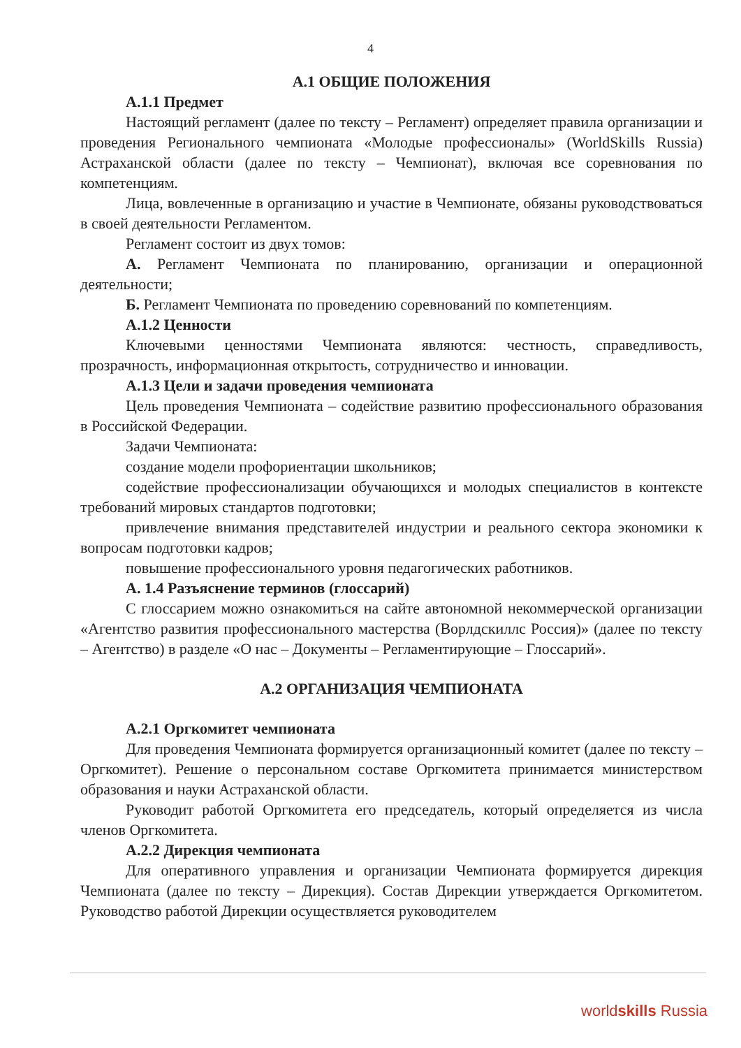4
А.1 ОБЩИЕ ПОЛОЖЕНИЯ
А.1.1 Предмет
Настоящий регламент (далее по тексту – Регламент) определяет правила организации и проведения Регионального чемпионата «Молодые профессионалы» (WorldSkills Russia) Астраханской области (далее по тексту – Чемпионат), включая все соревнования по компетенциям.
Лица, вовлеченные в организацию и участие в Чемпионате, обязаны руководствоваться в своей деятельности Регламентом.
Регламент состоит из двух томов:
А. Регламент Чемпионата по планированию, организации и операционной деятельности;
Б. Регламент Чемпионата по проведению соревнований по компетенциям.
А.1.2 Ценности
Ключевыми ценностями Чемпионата являются: честность, справедливость, прозрачность, информационная открытость, сотрудничество и инновации.
А.1.3 Цели и задачи проведения чемпионата
Цель проведения Чемпионата – содействие развитию профессионального образования в Российской Федерации.
Задачи Чемпионата:
создание модели профориентации школьников;
содействие профессионализации обучающихся и молодых специалистов в контексте требований мировых стандартов подготовки;
привлечение внимания представителей индустрии и реального сектора экономики к вопросам подготовки кадров;
повышение профессионального уровня педагогических работников.
А. 1.4 Разъяснение терминов (глоссарий)
С глоссарием можно ознакомиться на сайте автономной некоммерческой организации «Агентство развития профессионального мастерства (Ворлдскиллс Россия)» (далее по тексту – Агентство) в разделе «О нас – Документы – Регламентирующие – Глоссарий».
А.2 ОРГАНИЗАЦИЯ ЧЕМПИОНАТА
А.2.1 Оргкомитет чемпионата
Для проведения Чемпионата формируется организационный комитет (далее по тексту – Оргкомитет). Решение о персональном составе Оргкомитета принимается министерством образования и науки Астраханской области.
Руководит работой Оргкомитета его председатель, который определяется из числа членов Оргкомитета.
А.2.2 Дирекция чемпионата
Для оперативного управления и организации Чемпионата формируется дирекция Чемпионата (далее по тексту – Дирекция). Состав Дирекции утверждается Оргкомитетом. Руководство работой Дирекции осуществляется руководителем
worldskills Russia